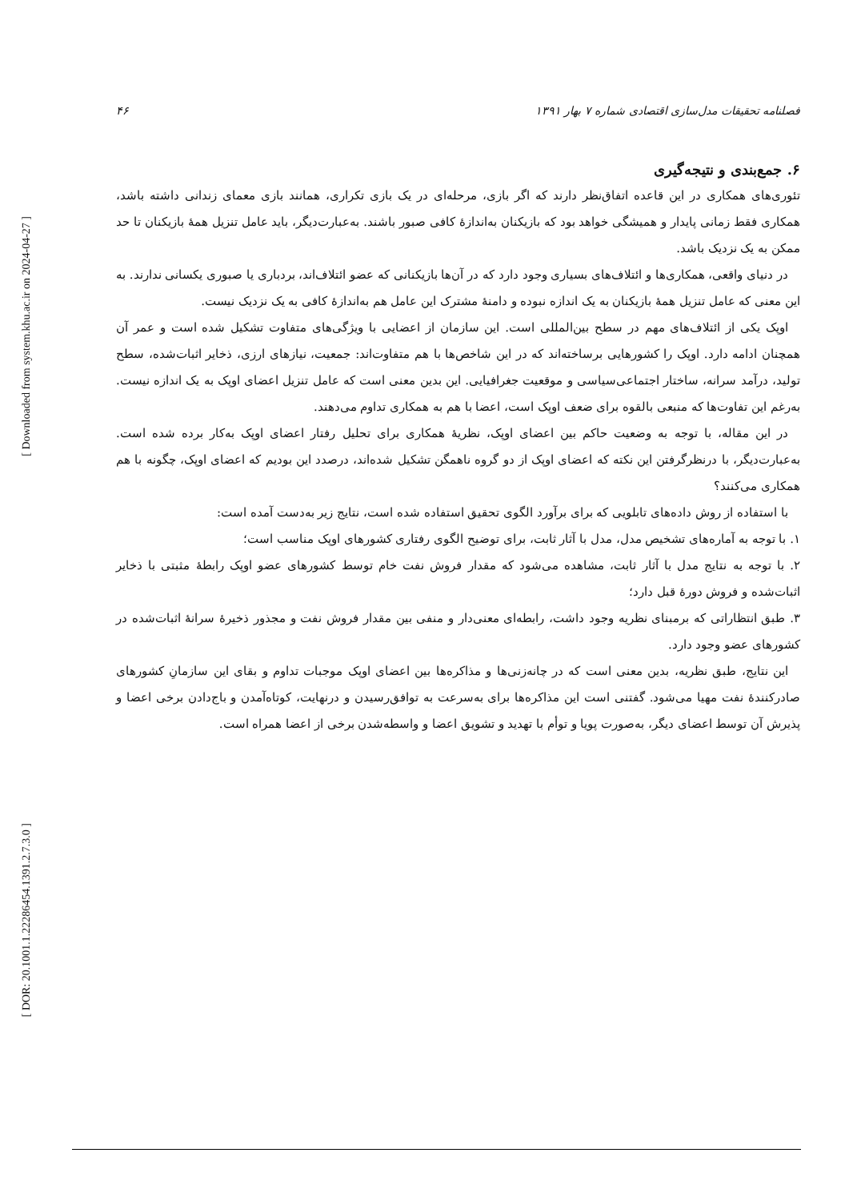[ Downloaded from system.khu.ac.ir on 2024-04-27 ]
[ DOR: 20.1001.1.22286454.1391.2.7.3.0 ]
فصلنامه تحقیقات مدل‌سازی اقتصادی شماره ۷ بهار ۱۳۹۱ ۴۶
۶. جمع‌بندی و نتیجه‌گیری
تئوری‌های همکاری در این قاعده اتفاق‌نظر دارند که اگر بازی، مرحله‌ای در یک بازی تکراری، همانند بازی معمای زندانی داشته باشد، همکاری فقط زمانی پایدار و همیشگی خواهد بود که بازیکنان به‌اندازهٔ کافی صبور باشند. به‌عبارت‌دیگر، باید عامل تنزیل همهٔ بازیکنان تا حد ممکن به یک نزدیک باشد.
در دنیای واقعی، همکاری‌ها و ائتلاف‌های بسیاری وجود دارد که در آن‌ها بازیکنانی که عضو ائتلاف‌اند، بردباری یا صبوری یکسانی ندارند. به این معنی که عامل تنزیل همهٔ بازیکنان به یک اندازه نبوده و دامنهٔ مشترک این عامل هم به‌اندازهٔ کافی به یک نزدیک نیست.
اوپک یکی از ائتلاف‌های مهم در سطح بین‌المللی است. این سازمان از اعضایی با ویژگی‌های متفاوت تشکیل شده است و عمر آن همچنان ادامه دارد. اوپک را کشورهایی برساخته‌اند که در این شاخص‌ها با هم متفاوت‌اند: جمعیت، نیازهای ارزی، ذخایر اثبات‌شده، سطح تولید، درآمد سرانه، ساختار اجتماعی‌سیاسی و موقعیت جغرافیایی. این بدین معنی است که عامل تنزیل اعضای اوپک به یک اندازه نیست. به‌رغم این تفاوت‌ها که منبعی بالقوه برای ضعف اوپک است، اعضا با هم به همکاری تداوم می‌دهند.
در این مقاله، با توجه به وضعیت حاکم بین اعضای اوپک، نظریهٔ همکاری برای تحلیل رفتار اعضای اوپک به‌کار برده شده است. به‌عبارت‌دیگر، با درنظرگرفتن این نکته که اعضای اوپک از دو گروه ناهمگن تشکیل شده‌اند، درصدد این بودیم که اعضای اوپک، چگونه با هم همکاری می‌کنند؟
با استفاده از روش داده‌های تابلویی که برای برآورد الگوی تحقیق استفاده شده است، نتایج زیر به‌دست آمده است:
۱. با توجه به آماره‌های تشخیص مدل، مدل با آثار ثابت، برای توضیح الگوی رفتاری کشورهای اوپک مناسب است؛
۲. با توجه به نتایج مدل با آثار ثابت، مشاهده می‌شود که مقدار فروش نفت خام توسط کشورهای عضو اوپک رابطهٔ مثبتی با ذخایر اثبات‌شده و فروش دورهٔ قبل دارد؛
۳. طبق انتظاراتی که برمبنای نظریه وجود داشت، رابطه‌ای معنی‌دار و منفی بین مقدار فروش نفت و مجذور ذخیرهٔ سرانهٔ اثبات‌شده در کشورهای عضو وجود دارد.
این نتایج، طبق نظریه، بدین معنی است که در چانه‌زنی‌ها و مذاکره‌ها بین اعضای اوپک موجبات تداوم و بقای این سازمانِ کشورهای صادرکنندهٔ نفت مهیا می‌شود. گفتنی است این مذاکره‌ها برای به‌سرعت به توافق‌رسیدن و درنهایت، کوتاه‌آمدن و باج‌دادن برخی اعضا و پذیرش آن توسط اعضای دیگر، به‌صورت پویا و توأم با تهدید و تشویق اعضا و واسطه‌شدن برخی از اعضا همراه است.